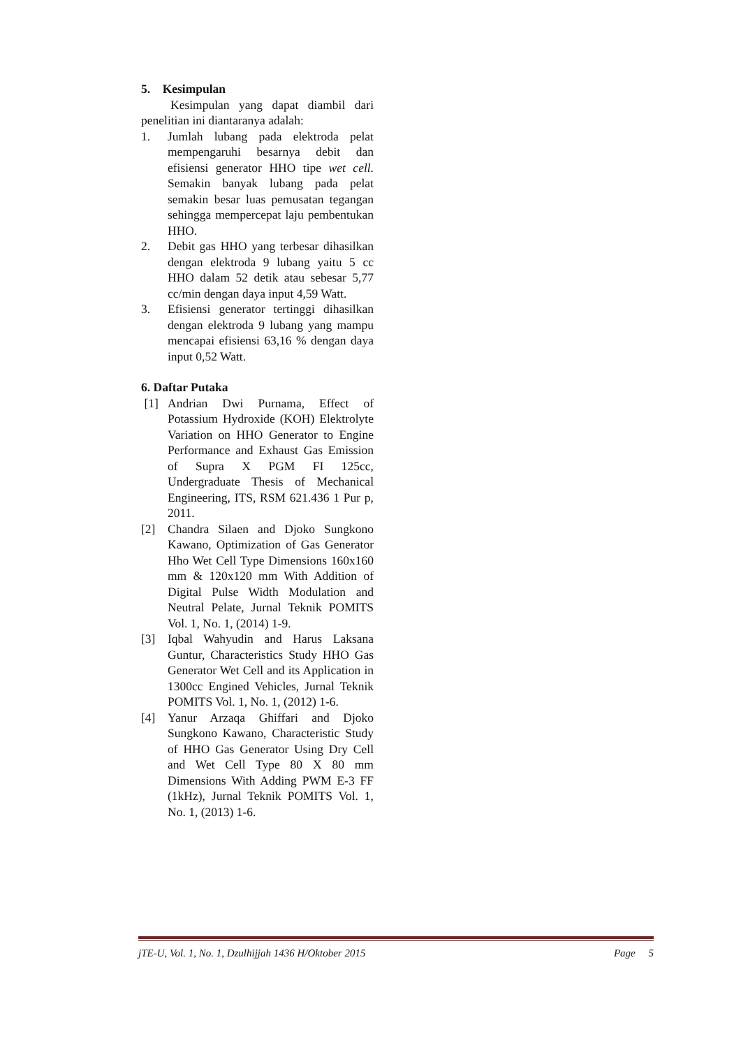5. Kesimpulan
Kesimpulan yang dapat diambil dari penelitian ini diantaranya adalah:
1. Jumlah lubang pada elektroda pelat mempengaruhi besarnya debit dan efisiensi generator HHO tipe wet cell. Semakin banyak lubang pada pelat semakin besar luas pemusatan tegangan sehingga mempercepat laju pembentukan HHO.
2. Debit gas HHO yang terbesar dihasilkan dengan elektroda 9 lubang yaitu 5 cc HHO dalam 52 detik atau sebesar 5,77 cc/min dengan daya input 4,59 Watt.
3. Efisiensi generator tertinggi dihasilkan dengan elektroda 9 lubang yang mampu mencapai efisiensi 63,16 % dengan daya input 0,52 Watt.
6. Daftar Putaka
[1] Andrian Dwi Purnama, Effect of Potassium Hydroxide (KOH) Elektrolyte Variation on HHO Generator to Engine Performance and Exhaust Gas Emission of Supra X PGM FI 125cc, Undergraduate Thesis of Mechanical Engineering, ITS, RSM 621.436 1 Pur p, 2011.
[2] Chandra Silaen and Djoko Sungkono Kawano, Optimization of Gas Generator Hho Wet Cell Type Dimensions 160x160 mm & 120x120 mm With Addition of Digital Pulse Width Modulation and Neutral Pelate, Jurnal Teknik POMITS Vol. 1, No. 1, (2014) 1-9.
[3] Iqbal Wahyudin and Harus Laksana Guntur, Characteristics Study HHO Gas Generator Wet Cell and its Application in 1300cc Engined Vehicles, Jurnal Teknik POMITS Vol. 1, No. 1, (2012) 1-6.
[4] Yanur Arzaqa Ghiffari and Djoko Sungkono Kawano, Characteristic Study of HHO Gas Generator Using Dry Cell and Wet Cell Type 80 X 80 mm Dimensions With Adding PWM E-3 FF (1kHz), Jurnal Teknik POMITS Vol. 1, No. 1, (2013) 1-6.
jTE-U, Vol. 1, No. 1, Dzulhijjah 1436 H/Oktober 2015 Page 5